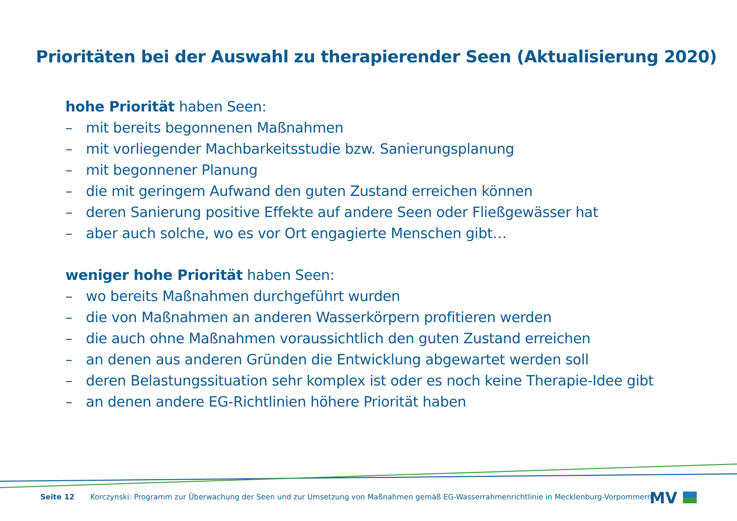Prioritäten bei der Auswahl zu therapierender Seen (Aktualisierung 2020)
hohe Priorität haben Seen:
– mit bereits begonnenen Maßnahmen
– mit vorliegender Machbarkeitsstudie bzw. Sanierungsplanung
– mit begonnener Planung
– die mit geringem Aufwand den guten Zustand erreichen können
– deren Sanierung positive Effekte auf andere Seen oder Fließgewässer hat
– aber auch solche, wo es vor Ort engagierte Menschen gibt…
weniger hohe Priorität haben Seen:
– wo bereits Maßnahmen durchgeführt wurden
– die von Maßnahmen an anderen Wasserkörpern profitieren werden
– die auch ohne Maßnahmen voraussichtlich den guten Zustand erreichen
– an denen aus anderen Gründen die Entwicklung abgewartet werden soll
– deren Belastungssituation sehr komplex ist oder es noch keine Therapie-Idee gibt
– an denen andere EG-Richtlinien höhere Priorität haben
Seite 12 Korczynski: Programm zur Überwachung der Seen und zur Umsetzung von Maßnahmen gemäß EG-Wasserrahmenrichtlinie in Mecklenburg-Vorpommern
MV